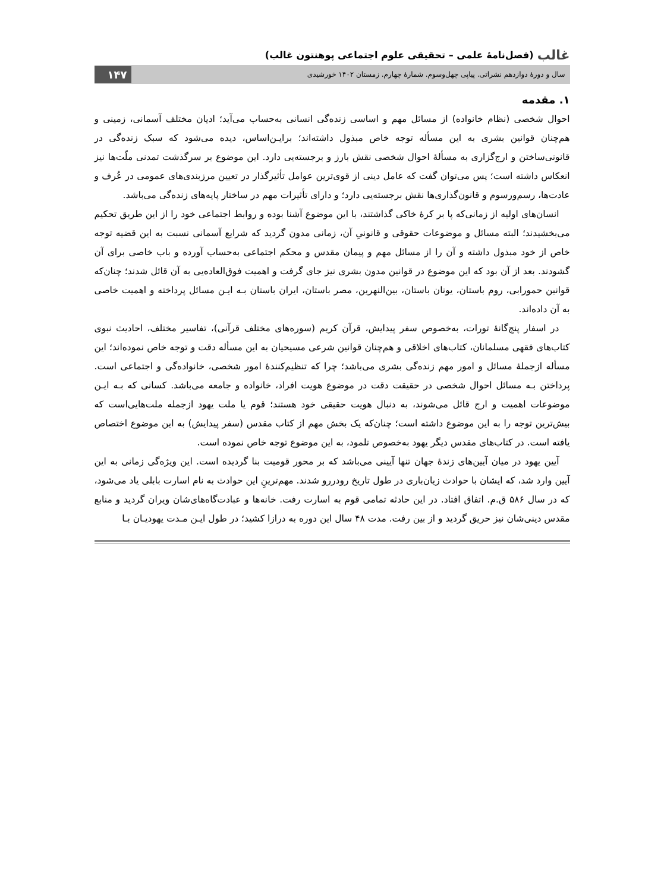غالب (فصل‌نامهٔ علمی – تحقیقی علوم اجتماعی پوهنتون غالب)
سال و دورهٔ دوازدهم نشراتی. پیاپی چهل‌وسوم. شمارهٔ چهارم. زمستان ۱۴۰۲ خورشیدی ۱۴۷
۱. مقدمه
احوال شخصی (نظام خانواده) از مسائل مهم و اساسی زنده‌گی انسانی به‌حساب می‌آید؛ ادیان مختلف آسمانی، زمینی و هم‌چنان قوانین بشری به این مسأله توجه خاص مبذول داشته‌اند؛ برایـن‌اساس، دیده می‌شود که سبک زنده‌گی در قانونی‌ساختن و ارج‌گزاری به مسألهٔ احوال شخصی نقش بارز و برجسته‌یی دارد. این موضوع بر سرگذشت تمدنی ملّت‌ها نیز انعکاس داشته است؛ پس می‌توان گفت که عامل دینی از قوی‌ترین عوامل تأثیرگذار در تعیین مرزبندی‌های عمومی در عُرف و عادت‌ها، رسم‌ورسوم و قانون‌گذاری‌ها نقش برجسته‌یی دارد؛ و دارای تأثیرات مهم در ساختار پایه‌های زنده‌گی می‌باشد.
انسان‌های اولیه از زمانی‌که پا بر کرهٔ خاکی گذاشتند، با این موضوع آشنا بوده و روابط اجتماعی خود را از این طریق تحکیم می‌بخشیدند؛ البته مسائل و موضوعات حقوقی و قانونیِ آن، زمانی مدون گردید که شرایع آسمانی نسبت به این قضیه توجه خاص از خود مبذول داشته و آن را از مسائل مهم و پیمان مقدس و محکم اجتماعی به‌حساب آورده و باب خاصی برای آن گشودند. بعد از آن بود که این موضوع در قوانین مدون بشری نیز جای گرفت و اهمیت فوق‌العاده‌یی به آن قائل شدند؛ چنان‌که قوانین حمورابی، روم باستان، یونان باستان، بین‌النهرین، مصر باستان، ایران باستان بـه ایـن مسائل پرداخته و اهمیت خاصی به آن داده‌اند.
در اسفار پنج‌گانهٔ تورات، به‌خصوص سفر پیدایش، قرآن کریم (سوره‌های مختلف قرآنی)، تفاسیر مختلف، احادیث نبوی کتاب‌های فقهی مسلمانان، کتاب‌های اخلاقی و هم‌چنان قوانین شرعی مسیحیان به این مسأله دقت و توجه خاص نموده‌اند؛ این مسأله ازجملهٔ مسائل و امور مهم زنده‌گی بشری می‌باشد؛ چرا که تنظیم‌کنندهٔ امور شخصی، خانواده‌گی و اجتماعی است. پرداختن بـه مسائل احوال شخصی در حقیقت دقت در موضوع هویت افراد، خانواده و جامعه می‌باشد. کسانی که بـه ایـن موضوعات اهمیت و ارج قائل می‌شوند، به دنبال هویت حقیقی خود هستند؛ قوم یا ملت یهود ازجمله ملت‌هایی‌است که بیش‌ترین توجه را به این موضوع داشته است؛ چنان‌که یک بخش مهم از کتاب مقدس (سفر پیدایش) به این موضوع اختصاص یافته است. در کتاب‌های مقدس دیگر یهود به‌خصوص تلمود، به این موضوع توجه خاص نموده است.
آیین یهود در میان آیین‌های زندهٔ جهان تنها آیینی می‌باشد که بر محور قومیت بنا گردیده است. این ویژه‌گی زمانی به این آیین وارد شد، که ایشان با حوادث زیان‌باری در طول تاریخ رودررو شدند. مهم‌ترینِ این حوادث به نام اسارت بابلی یاد می‌شود، که در سال ۵۸۶ ق.م. اتفاق افتاد. در این حادثه تمامی قوم به اسارت رفت. خانه‌ها و عبادت‌گاه‌های‌شان ویران گردید و منابع مقدس دینی‌شان نیز حریق گردید و از بین رفت. مدت ۴۸ سال این دوره به درازا کشید؛ در طول ایـن مـدت یهودیـان بـا